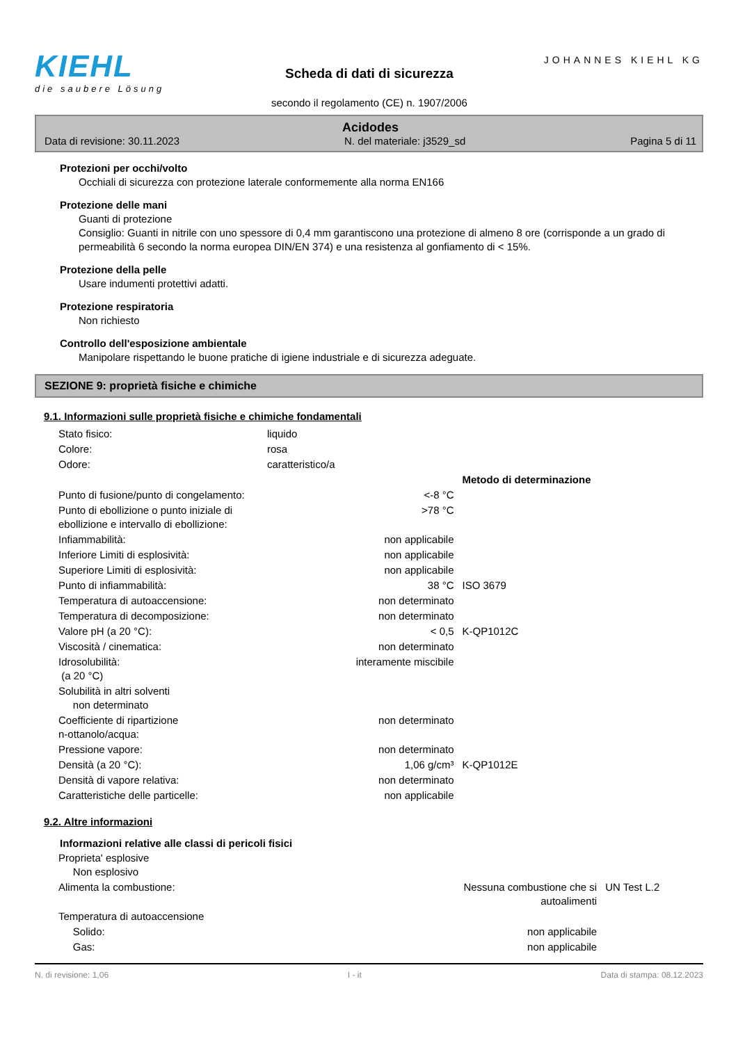KIEHL
die saubere Lösung
Scheda di dati di sicurezza
secondo il regolamento (CE) n. 1907/2006
JOHANNES KIEHL KG
Acidodes
Data di revisione: 30.11.2023 N. del materiale: j3529_sd Pagina 5 di 11
Protezioni per occhi/volto
Occhiali di sicurezza con protezione laterale conformemente alla norma EN166
Protezione delle mani
Guanti di protezione
Consiglio: Guanti in nitrile con uno spessore di 0,4 mm garantiscono una protezione di almeno 8 ore (corrisponde a un grado di permeabilità 6 secondo la norma europea DIN/EN 374) e una resistenza al gonfiamento di < 15%.
Protezione della pelle
Usare indumenti protettivi adatti.
Protezione respiratoria
Non richiesto
Controllo dell'esposizione ambientale
Manipolare rispettando le buone pratiche di igiene industriale e di sicurezza adeguate.
SEZIONE 9: proprietà fisiche e chimiche
9.1. Informazioni sulle proprietà fisiche e chimiche fondamentali
| Stato fisico: | liquido | | |
| Colore: | rosa | | |
| Odore: | caratteristico/a | | |
| | | | Metodo di determinazione |
| Punto di fusione/punto di congelamento: | | <-8 °C | |
| Punto di ebollizione o punto iniziale di ebollizione e intervallo di ebollizione: | | >78 °C | |
| Infiammabilità: | | non applicabile | |
| Inferiore Limiti di esplosività: | | non applicabile | |
| Superiore Limiti di esplosività: | | non applicabile | |
| Punto di infiammabilità: | | 38 °C | ISO 3679 |
| Temperatura di autoaccensione: | | non determinato | |
| Temperatura di decomposizione: | | non determinato | |
| Valore pH (a 20 °C): | | < 0,5 | K-QP1012C |
| Viscosità / cinematica: | | non determinato | |
| Idrosolubilità: (a 20 °C) | | interamente miscibile | |
| Solubilità in altri solventi non determinato | | | |
| Coefficiente di ripartizione n-ottanolo/acqua: | | non determinato | |
| Pressione vapore: | | non determinato | |
| Densità (a 20 °C): | | 1,06 g/cm³ | K-QP1012E |
| Densità di vapore relativa: | | non determinato | |
| Caratteristiche delle particelle: | | non applicabile | |
9.2. Altre informazioni
Informazioni relative alle classi di pericoli fisici
| Proprieta' esplosive Non esplosivo | | |
| Alimenta la combustione: | Nessuna combustione che si autoalimenti | UN Test L.2 |
| Temperatura di autoaccensione | | |
| Solido: | non applicabile | |
| Gas: | non applicabile | |
N. di revisione: 1,06 I - it Data di stampa: 08.12.2023